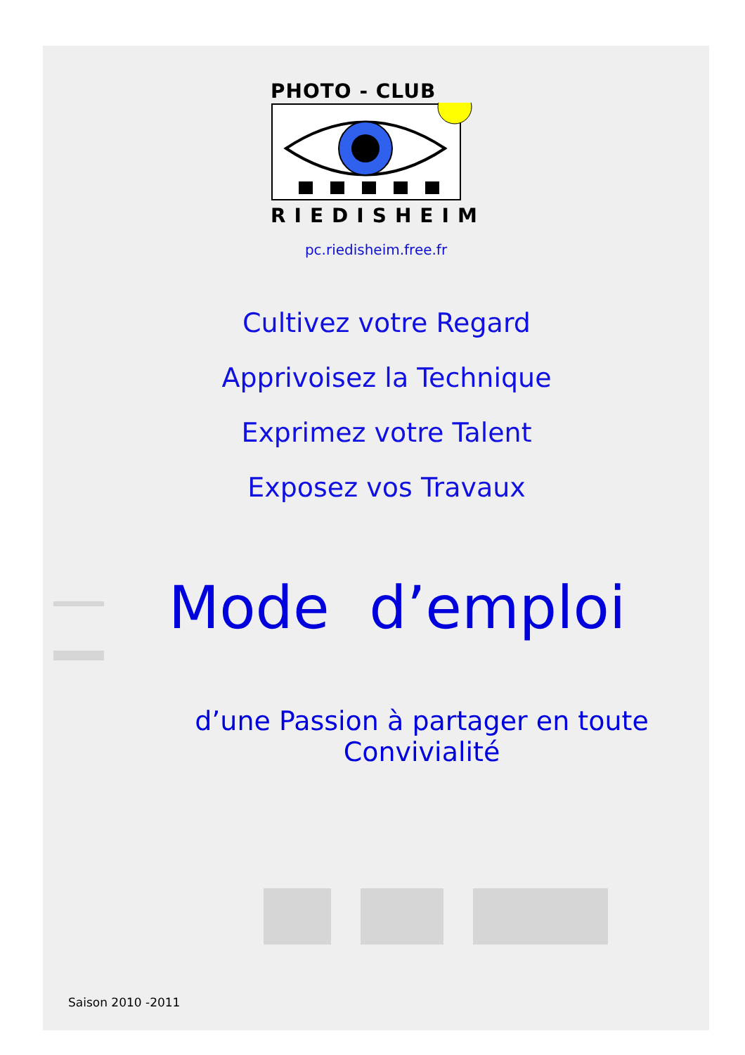PHOTO - CLUB
RIEDISHEIM
pc.riedisheim.free.fr
Cultivez votre Regard
Apprivoisez la Technique
Exprimez votre Talent
Exposez vos Travaux
Mode d’emploi
d’une Passion à partager en toute Convivialité
Saison 2010 -2011